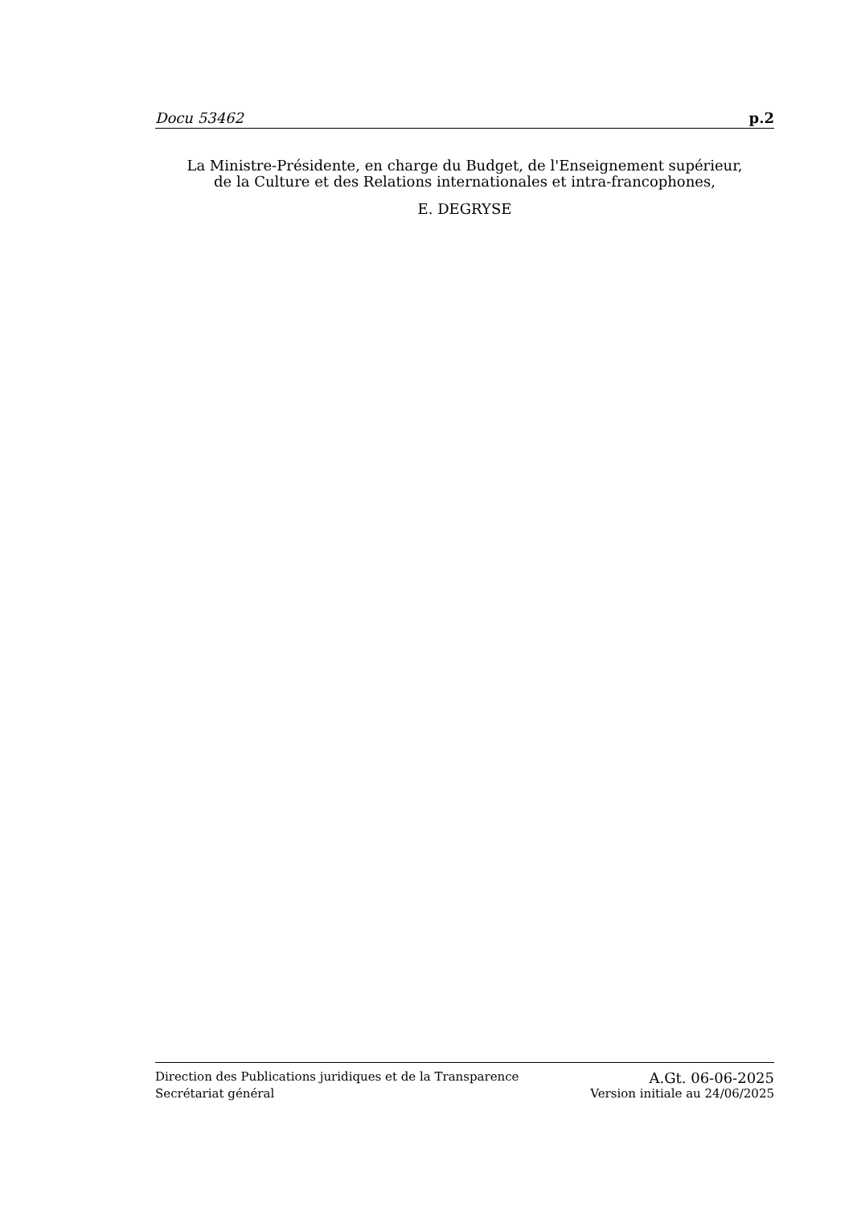Docu 53462 p.2
La Ministre-Présidente, en charge du Budget, de l'Enseignement supérieur,
de la Culture et des Relations internationales et intra-francophones,
E. DEGRYSE
Direction des Publications juridiques et de la Transparence A.Gt. 06-06-2025
Secrétariat général Version initiale au 24/06/2025